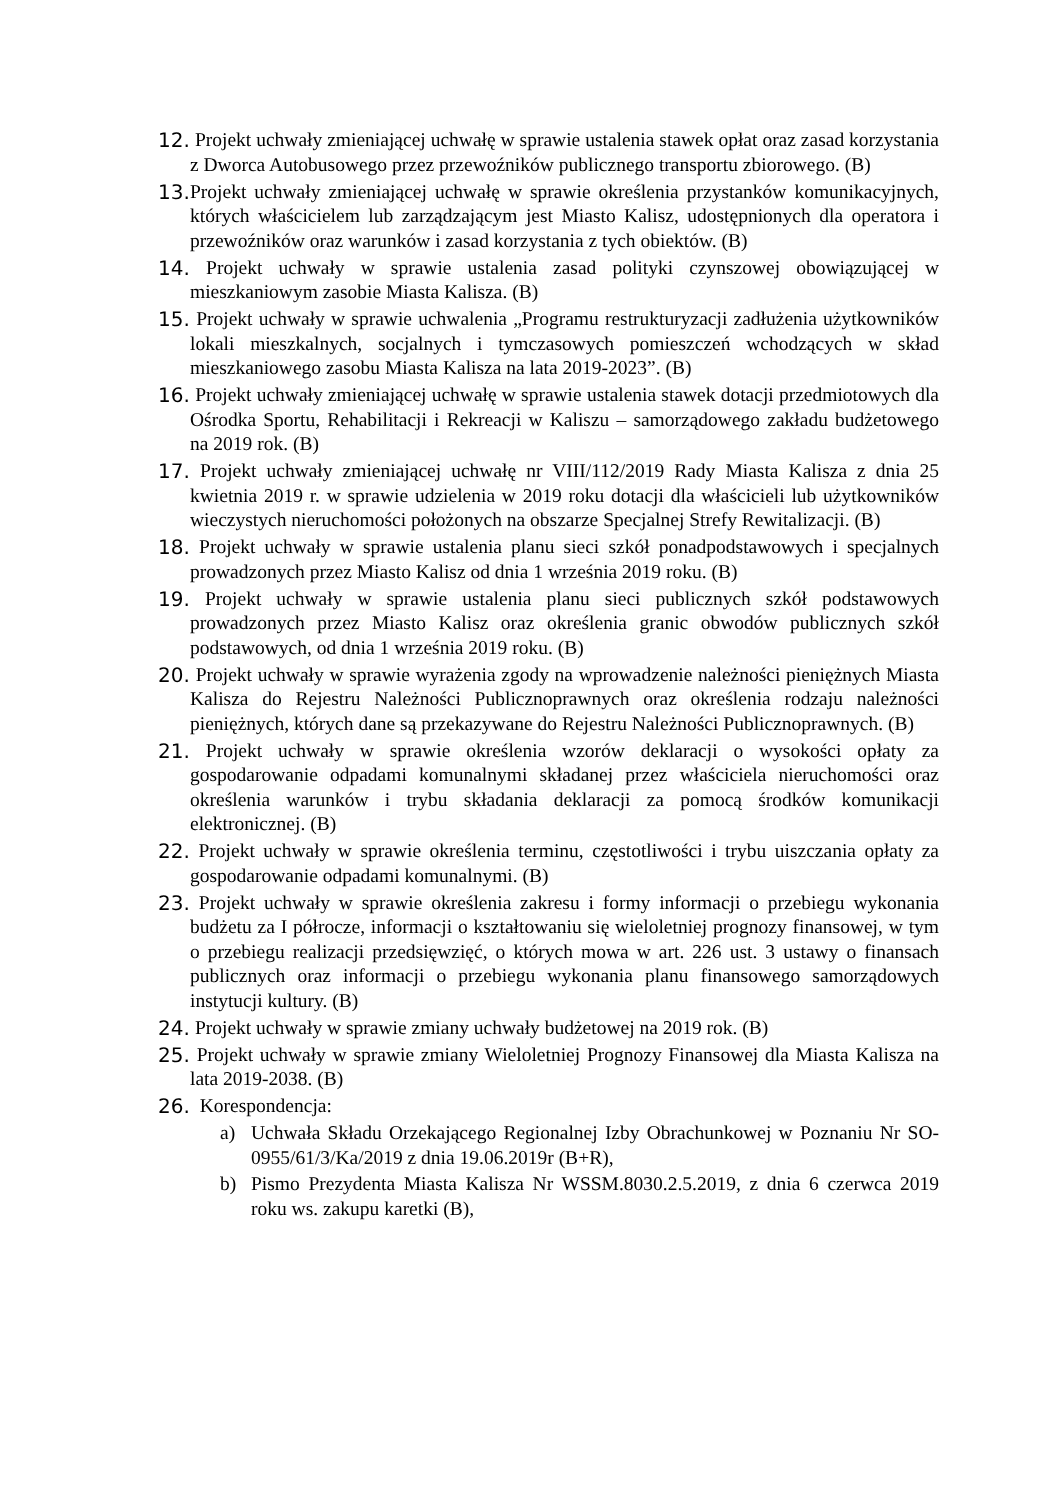12. Projekt uchwały zmieniającej uchwałę w sprawie ustalenia stawek opłat oraz zasad korzystania z Dworca Autobusowego przez przewoźników publicznego transportu zbiorowego. (B)
13. Projekt uchwały zmieniającej uchwałę w sprawie określenia przystanków komunikacyjnych, których właścicielem lub zarządzającym jest Miasto Kalisz, udostępnionych dla operatora i przewoźników oraz warunków i zasad korzystania z tych obiektów. (B)
14. Projekt uchwały w sprawie ustalenia zasad polityki czynszowej obowiązującej w mieszkaniowym zasobie Miasta Kalisza. (B)
15. Projekt uchwały w sprawie uchwalenia „Programu restrukturyzacji zadłużenia użytkowników lokali mieszkalnych, socjalnych i tymczasowych pomieszczeń wchodzących w skład mieszkaniowego zasobu Miasta Kalisza na lata 2019-2023”. (B)
16. Projekt uchwały zmieniającej uchwałę w sprawie ustalenia stawek dotacji przedmiotowych dla Ośrodka Sportu, Rehabilitacji i Rekreacji w Kaliszu – samorządowego zakładu budżetowego na 2019 rok. (B)
17. Projekt uchwały zmieniającej uchwałę nr VIII/112/2019 Rady Miasta Kalisza z dnia 25 kwietnia 2019 r. w sprawie udzielenia w 2019 roku dotacji dla właścicieli lub użytkowników wieczystych nieruchomości położonych na obszarze Specjalnej Strefy Rewitalizacji. (B)
18. Projekt uchwały w sprawie ustalenia planu sieci szkół ponadpodstawowych i specjalnych prowadzonych przez Miasto Kalisz od dnia 1 września 2019 roku. (B)
19. Projekt uchwały w sprawie ustalenia planu sieci publicznych szkół podstawowych prowadzonych przez Miasto Kalisz oraz określenia granic obwodów publicznych szkół podstawowych, od dnia 1 września 2019 roku. (B)
20. Projekt uchwały w sprawie wyrażenia zgody na wprowadzenie należności pieniężnych Miasta Kalisza do Rejestru Należności Publicznoprawnych oraz określenia rodzaju należności pieniężnych, których dane są przekazywane do Rejestru Należności Publicznoprawnych. (B)
21. Projekt uchwały w sprawie określenia wzorów deklaracji o wysokości opłaty za gospodarowanie odpadami komunalnymi składanej przez właściciela nieruchomości oraz określenia warunków i trybu składania deklaracji za pomocą środków komunikacji elektronicznej. (B)
22. Projekt uchwały w sprawie określenia terminu, częstotliwości i trybu uiszczania opłaty za gospodarowanie odpadami komunalnymi. (B)
23. Projekt uchwały w sprawie określenia zakresu i formy informacji o przebiegu wykonania budżetu za I półrocze, informacji o kształtowaniu się wieloletniej prognozy finansowej, w tym o przebiegu realizacji przedsięwzięć, o których mowa w art. 226 ust. 3 ustawy o finansach publicznych oraz informacji o przebiegu wykonania planu finansowego samorządowych instytucji kultury. (B)
24. Projekt uchwały w sprawie zmiany uchwały budżetowej na 2019 rok. (B)
25. Projekt uchwały w sprawie zmiany Wieloletniej Prognozy Finansowej dla Miasta Kalisza na lata 2019-2038. (B)
26. Korespondencja:
a) Uchwała Składu Orzekającego Regionalnej Izby Obrachunkowej w Poznaniu Nr SO-0955/61/3/Ka/2019 z dnia 19.06.2019r (B+R),
b) Pismo Prezydenta Miasta Kalisza Nr WSSM.8030.2.5.2019, z dnia 6 czerwca 2019 roku ws. zakupu karetki (B),